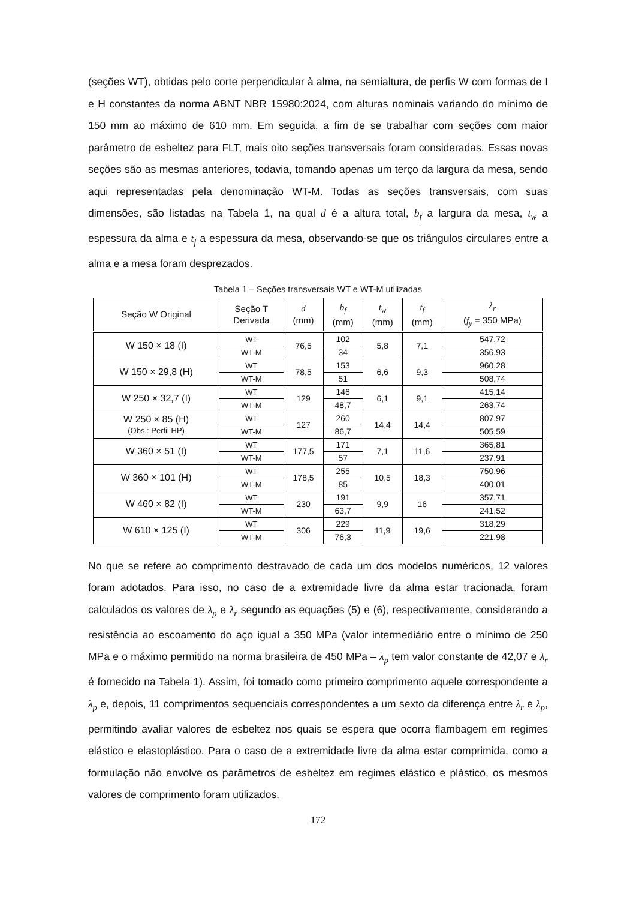(seções WT), obtidas pelo corte perpendicular à alma, na semialtura, de perfis W com formas de I e H constantes da norma ABNT NBR 15980:2024, com alturas nominais variando do mínimo de 150 mm ao máximo de 610 mm. Em seguida, a fim de se trabalhar com seções com maior parâmetro de esbeltez para FLT, mais oito seções transversais foram consideradas. Essas novas seções são as mesmas anteriores, todavia, tomando apenas um terço da largura da mesa, sendo aqui representadas pela denominação WT-M. Todas as seções transversais, com suas dimensões, são listadas na Tabela 1, na qual d é a altura total, b<sub>f</sub> a largura da mesa, t<sub>w</sub> a espessura da alma e t<sub>f</sub> a espessura da mesa, observando-se que os triângulos circulares entre a alma e a mesa foram desprezados.
Tabela 1 – Seções transversais WT e WT-M utilizadas
| Seção W Original | Seção T Derivada | d (mm) | b<sub>f</sub> (mm) | t<sub>w</sub> (mm) | t<sub>f</sub> (mm) | λ<sub>r</sub> ( f<sub>y</sub> = 350 MPa) |
| --- | --- | --- | --- | --- | --- | --- |
| W 150 × 18 (I) | WT | 76,5 | 102 | 5,8 | 7,1 | 547,72 |
| | WT-M | | 34 | | | 356,93 |
| W 150 × 29,8 (H) | WT | 78,5 | 153 | 6,6 | 9,3 | 960,28 |
| | WT-M | | 51 | | | 508,74 |
| W 250 × 32,7 (I) | WT | 129 | 146 | 6,1 | 9,1 | 415,14 |
| | WT-M | | 48,7 | | | 263,74 |
| W 250 × 85 (H) (Obs.: Perfil HP) | WT | 127 | 260 | 14,4 | 14,4 | 807,97 |
| | WT-M | | 86,7 | | | 505,59 |
| W 360 × 51 (I) | WT | 177,5 | 171 | 7,1 | 11,6 | 365,81 |
| | WT-M | | 57 | | | 237,91 |
| W 360 × 101 (H) | WT | 178,5 | 255 | 10,5 | 18,3 | 750,96 |
| | WT-M | | 85 | | | 400,01 |
| W 460 × 82 (I) | WT | 230 | 191 | 9,9 | 16 | 357,71 |
| | WT-M | | 63,7 | | | 241,52 |
| W 610 × 125 (I) | WT | 306 | 229 | 11,9 | 19,6 | 318,29 |
| | WT-M | | 76,3 | | | 221,98 |
No que se refere ao comprimento destravado de cada um dos modelos numéricos, 12 valores foram adotados. Para isso, no caso de a extremidade livre da alma estar tracionada, foram calculados os valores de λ<sub>p</sub> e λ<sub>r</sub> segundo as equações (5) e (6), respectivamente, considerando a resistência ao escoamento do aço igual a 350 MPa (valor intermediário entre o mínimo de 250 MPa e o máximo permitido na norma brasileira de 450 MPa – λ<sub>p</sub> tem valor constante de 42,07 e λ<sub>r</sub> é fornecido na Tabela 1). Assim, foi tomado como primeiro comprimento aquele correspondente a λ<sub>p</sub> e, depois, 11 comprimentos sequenciais correspondentes a um sexto da diferença entre λ<sub>r</sub> e λ<sub>p</sub>, permitindo avaliar valores de esbeltez nos quais se espera que ocorra flambagem em regimes elástico e elastoplástico. Para o caso de a extremidade livre da alma estar comprimida, como a formulação não envolve os parâmetros de esbeltez em regimes elástico e plástico, os mesmos valores de comprimento foram utilizados.
172